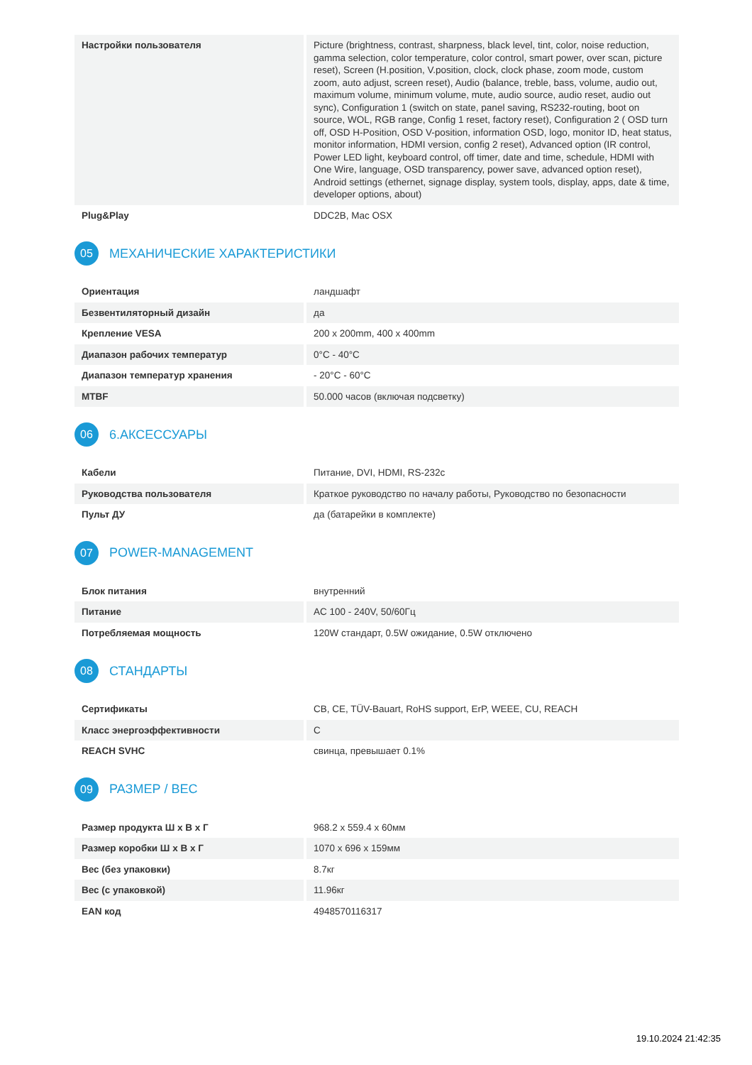| Настройки пользователя | Picture (brightness, contrast, sharpness, black level, tint, color, noise reduction, gamma selection, color temperature, color control, smart power, over scan, picture reset), Screen (H.position, V.position, clock, clock phase, zoom mode, custom zoom, auto adjust, screen reset), Audio (balance, treble, bass, volume, audio out, maximum volume, minimum volume, mute, audio source, audio reset, audio out sync), Configuration 1 (switch on state, panel saving, RS232-routing, boot on source, WOL, RGB range, Config 1 reset, factory reset), Configuration 2 ( OSD turn off, OSD H-Position, OSD V-position, information OSD, logo, monitor ID, heat status, monitor information, HDMI version, config 2 reset), Advanced option (IR control, Power LED light, keyboard control, off timer, date and time, schedule, HDMI with One Wire, language, OSD transparency, power save, advanced option reset), Android settings (ethernet, signage display, system tools, display, apps, date & time, developer options, about) |
| Plug&Play | DDC2B, Mac OSX |
05 МЕХАНИЧЕСКИЕ ХАРАКТЕРИСТИКИ
| Ориентация | ландшафт |
| Безвентиляторный дизайн | да |
| Крепление VESA | 200 x 200mm, 400 x 400mm |
| Диапазон рабочих температур | 0°C - 40°C |
| Диапазон температур хранения | - 20°C - 60°C |
| MTBF | 50.000 часов (включая подсветку) |
06 6.АКСЕССУАРЫ
| Кабели | Питание, DVI, HDMI, RS-232c |
| Руководства пользователя | Краткое руководство по началу работы, Руководство по безопасности |
| Пульт ДУ | да (батарейки в комплекте) |
07 POWER-MANAGEMENT
| Блок питания | внутренний |
| Питание | AC 100 - 240V, 50/60Гц |
| Потребляемая мощность | 120W стандарт, 0.5W ожидание, 0.5W отключено |
08 СТАНДАРТЫ
| Сертификаты | CB, CE, TÜV-Bauart, RoHS support, ErP, WEEE, CU, REACH |
| Класс энергоэффективности | C |
| REACH SVHC | свинца, превышает 0.1% |
09 РАЗМЕР / ВЕС
| Размер продукта Ш x В x Г | 968.2 x 559.4 x 60мм |
| Размер коробки Ш x В x Г | 1070 x 696 x 159мм |
| Вес (без упаковки) | 8.7кг |
| Вес (с упаковкой) | 11.96кг |
| EAN код | 4948570116317 |
19.10.2024 21:42:35